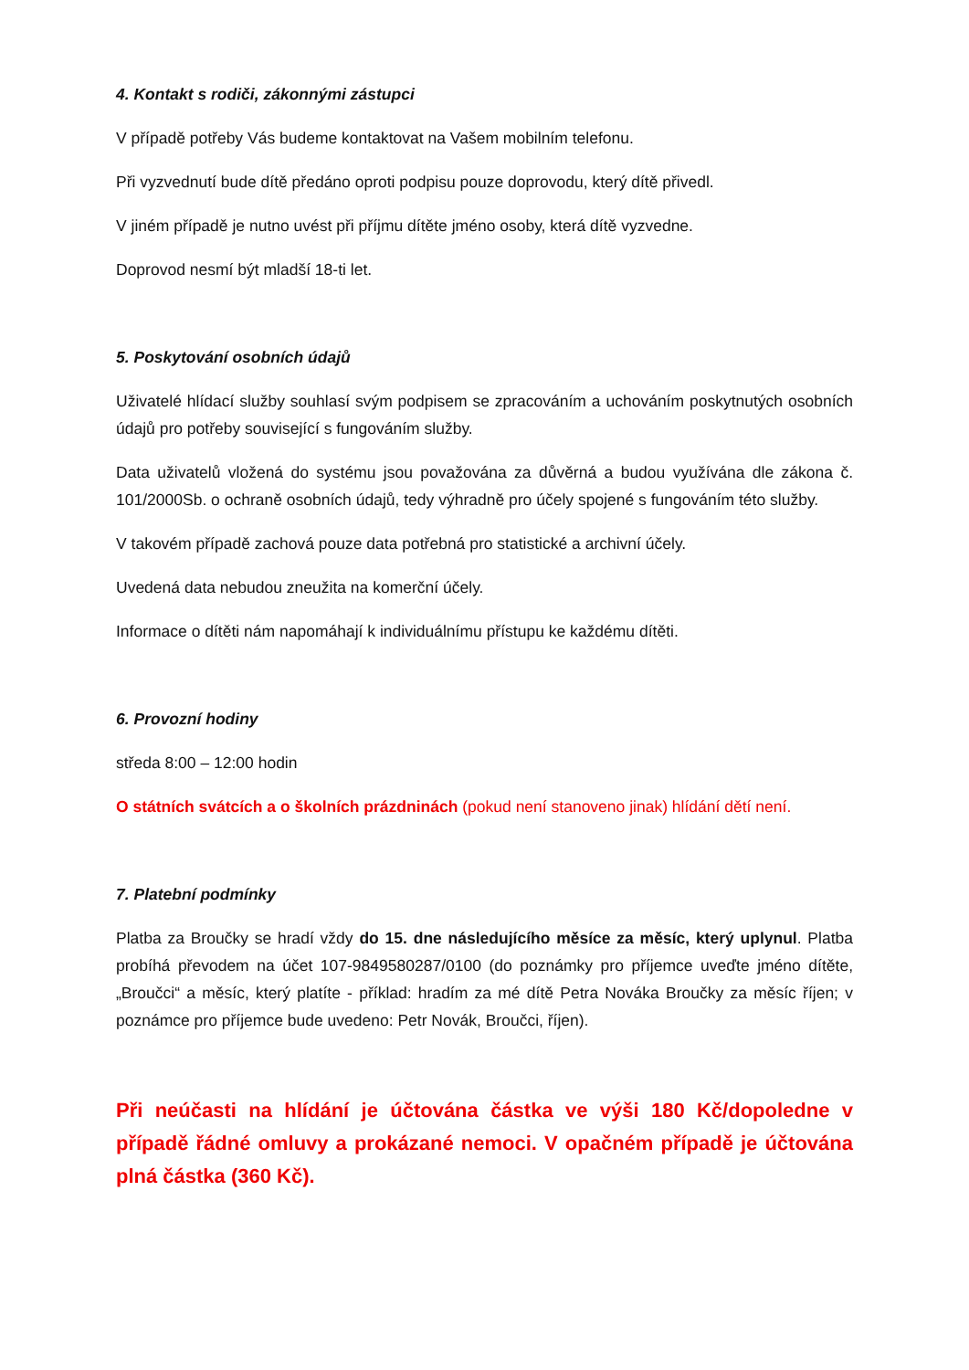4. Kontakt s rodiči, zákonnými zástupci
V případě potřeby Vás budeme kontaktovat na Vašem mobilním telefonu.
Při vyzvednutí bude dítě předáno oproti podpisu pouze doprovodu, který dítě přivedl.
V jiném případě je nutno uvést při příjmu dítěte jméno osoby, která dítě vyzvedne.
Doprovod nesmí být mladší 18-ti let.
5. Poskytování osobních údajů
Uživatelé hlídací služby souhlasí svým podpisem se zpracováním a uchováním poskytnutých osobních údajů pro potřeby související s fungováním služby.
Data uživatelů vložená do systému jsou považována za důvěrná a budou využívána dle zákona č. 101/2000Sb. o ochraně osobních údajů, tedy výhradně pro účely spojené s fungováním této služby.
V takovém případě zachová pouze data potřebná pro statistické a archivní účely.
Uvedená data nebudou zneužita na komerční účely.
Informace o dítěti nám napomáhají k individuálnímu přístupu ke každému dítěti.
6. Provozní hodiny
středa 8:00 – 12:00 hodin
O státních svátcích a o školních prázdninách (pokud není stanoveno jinak) hlídání dětí není.
7. Platební podmínky
Platba za Broučky se hradí vždy do 15. dne následujícího měsíce za měsíc, který uplynul. Platba probíhá převodem na účet 107-9849580287/0100 (do poznámky pro příjemce uveďte jméno dítěte, „Broučci“ a měsíc, který platíte - příklad: hradím za mé dítě Petra Nováka Broučky za měsíc říjen; v poznámce pro příjemce bude uvedeno: Petr Novák, Broučci, říjen).
Při neúčasti na hlídání je účtována částka ve výši 180 Kč/dopoledne v případě řádné omluvy a prokázané nemoci. V opačném případě je účtována plná částka (360 Kč).